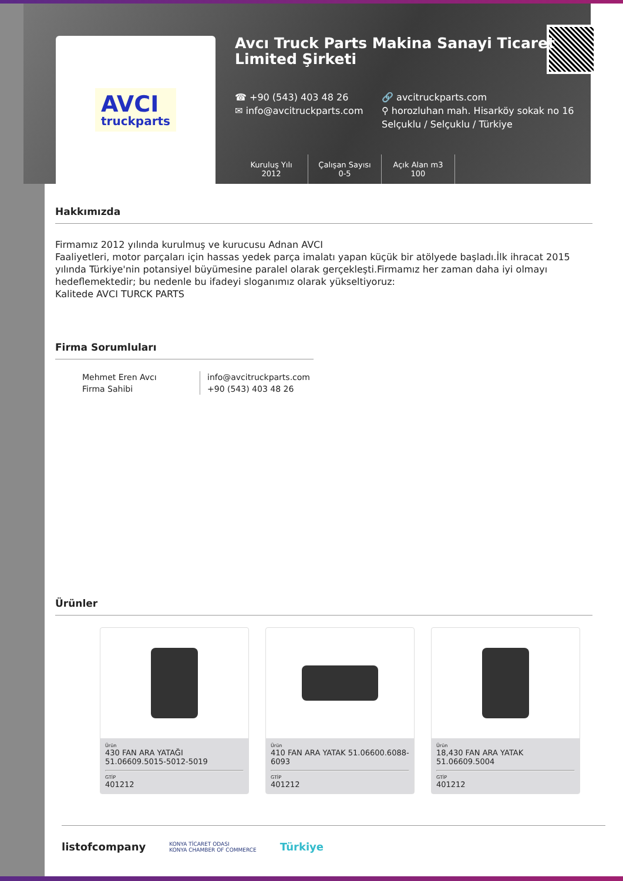AVCI
truckparts
Avcı Truck Parts Makina Sanayi Ticaret Limited Şirketi
☎ +90 (543) 403 48 26 🔗 avcitruckparts.com
✉ info@avcitruckparts.com ⚲ horozluhan mah. Hisarköy sokak no 16 Selçuklu / Selçuklu / Türkiye
Kuruluş Yılı
2012
Çalışan Sayısı
0-5
Açık Alan m3
100
Hakkımızda
Firmamız 2012 yılında kurulmuş ve kurucusu Adnan AVCI
Faaliyetleri, motor parçaları için hassas yedek parça imalatı yapan küçük bir atölyede başladı.İlk ihracat 2015 yılında Türkiye'nin potansiyel büyümesine paralel olarak gerçekleşti.Firmamız her zaman daha iyi olmayı hedeflemektedir; bu nedenle bu ifadeyi sloganımız olarak yükseltiyoruz:
Kalitede AVCI TURCK PARTS
Firma Sorumluları
Mehmet Eren Avcı
Firma Sahibi
info@avcitruckparts.com
+90 (543) 403 48 26
Ürünler
Ürün
430 FAN ARA YATAĞI 51.06609.5015-5012-5019
GTİP
401212
Ürün
410 FAN ARA YATAK 51.06600.6088-6093
GTİP
401212
Ürün
18,430 FAN ARA YATAK 51.06609.5004
GTİP
401212
listofcompany KONYA TİCARET ODASI
KONYA CHAMBER OF COMMERCE Türkiye